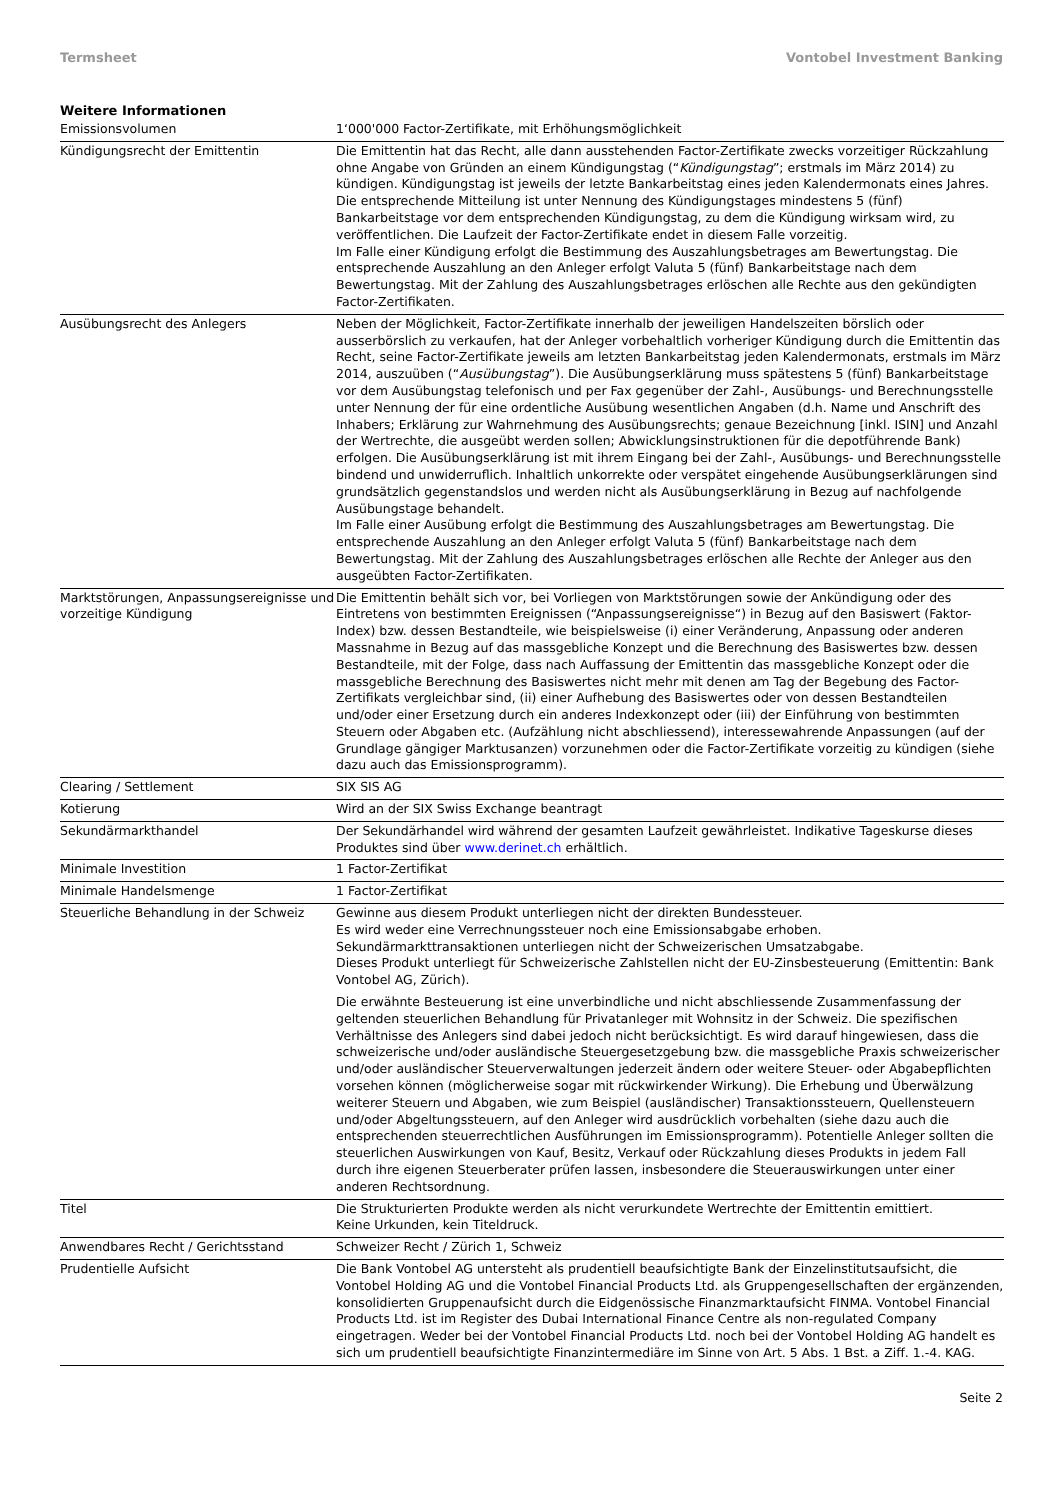Termsheet Vontobel Investment Banking
Weitere Informationen
| Emissionsvolumen | 1‘000'000 Factor-Zertifikate, mit Erhöhungsmöglichkeit |
| Kündigungsrecht der Emittentin | Die Emittentin hat das Recht, alle dann ausstehenden Factor-Zertifikate zwecks vorzeitiger Rückzahlung ohne Angabe von Gründen an einem Kündigungstag (“ Kündigungstag ”; erstmals im März 2014) zu kündigen. Kündigungstag ist jeweils der letzte Bankarbeitstag eines jeden Kalendermonats eines Jahres. Die entsprechende Mitteilung ist unter Nennung des Kündigungstages mindestens 5 (fünf) Bankarbeitstage vor dem entsprechenden Kündigungstag, zu dem die Kündigung wirksam wird, zu veröffentlichen. Die Laufzeit der Factor-Zertifikate endet in diesem Falle vorzeitig. Im Falle einer Kündigung erfolgt die Bestimmung des Auszahlungsbetrages am Bewertungstag. Die entsprechende Auszahlung an den Anleger erfolgt Valuta 5 (fünf) Bankarbeitstage nach dem Bewertungstag. Mit der Zahlung des Auszahlungsbetrages erlöschen alle Rechte aus den gekündigten Factor-Zertifikaten. |
| Ausübungsrecht des Anlegers | Neben der Möglichkeit, Factor-Zertifikate innerhalb der jeweiligen Handelszeiten börslich oder ausserbörslich zu verkaufen, hat der Anleger vorbehaltlich vorheriger Kündigung durch die Emittentin das Recht, seine Factor-Zertifikate jeweils am letzten Bankarbeitstag jeden Kalendermonats, erstmals im März 2014, auszuüben (“ Ausübungstag ”). Die Ausübungserklärung muss spätestens 5 (fünf) Bankarbeitstage vor dem Ausübungstag telefonisch und per Fax gegenüber der Zahl-, Ausübungs- und Berechnungsstelle unter Nennung der für eine ordentliche Ausübung wesentlichen Angaben (d.h. Name und Anschrift des Inhabers; Erklärung zur Wahrnehmung des Ausübungsrechts; genaue Bezeichnung [inkl. ISIN] und Anzahl der Wertrechte, die ausgeübt werden sollen; Abwicklungsinstruktionen für die depotführende Bank) erfolgen. Die Ausübungserklärung ist mit ihrem Eingang bei der Zahl-, Ausübungs- und Berechnungsstelle bindend und unwiderruflich. Inhaltlich unkorrekte oder verspätet eingehende Ausübungserklärungen sind grundsätzlich gegenstandslos und werden nicht als Ausübungserklärung in Bezug auf nachfolgende Ausübungstage behandelt. Im Falle einer Ausübung erfolgt die Bestimmung des Auszahlungsbetrages am Bewertungstag. Die entsprechende Auszahlung an den Anleger erfolgt Valuta 5 (fünf) Bankarbeitstage nach dem Bewertungstag. Mit der Zahlung des Auszahlungsbetrages erlöschen alle Rechte der Anleger aus den ausgeübten Factor-Zertifikaten. |
| Marktstörungen, Anpassungsereignisse und vorzeitige Kündigung | Die Emittentin behält sich vor, bei Vorliegen von Marktstörungen sowie der Ankündigung oder des Eintretens von bestimmten Ereignissen (“Anpassungsereignisse“) in Bezug auf den Basiswert (Faktor-Index) bzw. dessen Bestandteile, wie beispielsweise (i) einer Veränderung, Anpassung oder anderen Massnahme in Bezug auf das massgebliche Konzept und die Berechnung des Basiswertes bzw. dessen Bestandteile, mit der Folge, dass nach Auffassung der Emittentin das massgebliche Konzept oder die massgebliche Berechnung des Basiswertes nicht mehr mit denen am Tag der Begebung des Factor-Zertifikats vergleichbar sind, (ii) einer Aufhebung des Basiswertes oder von dessen Bestandteilen und/oder einer Ersetzung durch ein anderes Indexkonzept oder (iii) der Einführung von bestimmten Steuern oder Abgaben etc. (Aufzählung nicht abschliessend), interessewahrende Anpassungen (auf der Grundlage gängiger Marktusanzen) vorzunehmen oder die Factor-Zertifikate vorzeitig zu kündigen (siehe dazu auch das Emissionsprogramm). |
| Clearing / Settlement | SIX SIS AG |
| Kotierung | Wird an der SIX Swiss Exchange beantragt |
| Sekundärmarkthandel | Der Sekundärhandel wird während der gesamten Laufzeit gewährleistet. Indikative Tageskurse dieses Produktes sind über www.derinet.ch erhältlich. |
| Minimale Investition | 1 Factor-Zertifikat |
| Minimale Handelsmenge | 1 Factor-Zertifikat |
| Steuerliche Behandlung in der Schweiz | Gewinne aus diesem Produkt unterliegen nicht der direkten Bundessteuer. Es wird weder eine Verrechnungssteuer noch eine Emissionsabgabe erhoben. Sekundärmarkttransaktionen unterliegen nicht der Schweizerischen Umsatzabgabe. Dieses Produkt unterliegt für Schweizerische Zahlstellen nicht der EU-Zinsbesteuerung (Emittentin: Bank Vontobel AG, Zürich). Die erwähnte Besteuerung ist eine unverbindliche und nicht abschliessende Zusammenfassung der geltenden steuerlichen Behandlung für Privatanleger mit Wohnsitz in der Schweiz. Die spezifischen Verhältnisse des Anlegers sind dabei jedoch nicht berücksichtigt. Es wird darauf hingewiesen, dass die schweizerische und/oder ausländische Steuergesetzgebung bzw. die massgebliche Praxis schweizerischer und/oder ausländischer Steuerverwaltungen jederzeit ändern oder weitere Steuer- oder Abgabepflichten vorsehen können (möglicherweise sogar mit rückwirkender Wirkung). Die Erhebung und Überwälzung weiterer Steuern und Abgaben, wie zum Beispiel (ausländischer) Transaktionssteuern, Quellensteuern und/oder Abgeltungssteuern, auf den Anleger wird ausdrücklich vorbehalten (siehe dazu auch die entsprechenden steuerrechtlichen Ausführungen im Emissionsprogramm). Potentielle Anleger sollten die steuerlichen Auswirkungen von Kauf, Besitz, Verkauf oder Rückzahlung dieses Produkts in jedem Fall durch ihre eigenen Steuerberater prüfen lassen, insbesondere die Steuerauswirkungen unter einer anderen Rechtsordnung. |
| Titel | Die Strukturierten Produkte werden als nicht verurkundete Wertrechte der Emittentin emittiert. Keine Urkunden, kein Titeldruck. |
| Anwendbares Recht / Gerichtsstand | Schweizer Recht / Zürich 1, Schweiz |
| Prudentielle Aufsicht | Die Bank Vontobel AG untersteht als prudentiell beaufsichtigte Bank der Einzelinstitutsaufsicht, die Vontobel Holding AG und die Vontobel Financial Products Ltd. als Gruppengesellschaften der ergänzenden, konsolidierten Gruppenaufsicht durch die Eidgenössische Finanzmarktaufsicht FINMA. Vontobel Financial Products Ltd. ist im Register des Dubai International Finance Centre als non-regulated Company eingetragen. Weder bei der Vontobel Financial Products Ltd. noch bei der Vontobel Holding AG handelt es sich um prudentiell beaufsichtigte Finanzintermediäre im Sinne von Art. 5 Abs. 1 Bst. a Ziff. 1.-4. KAG. |
Seite 2